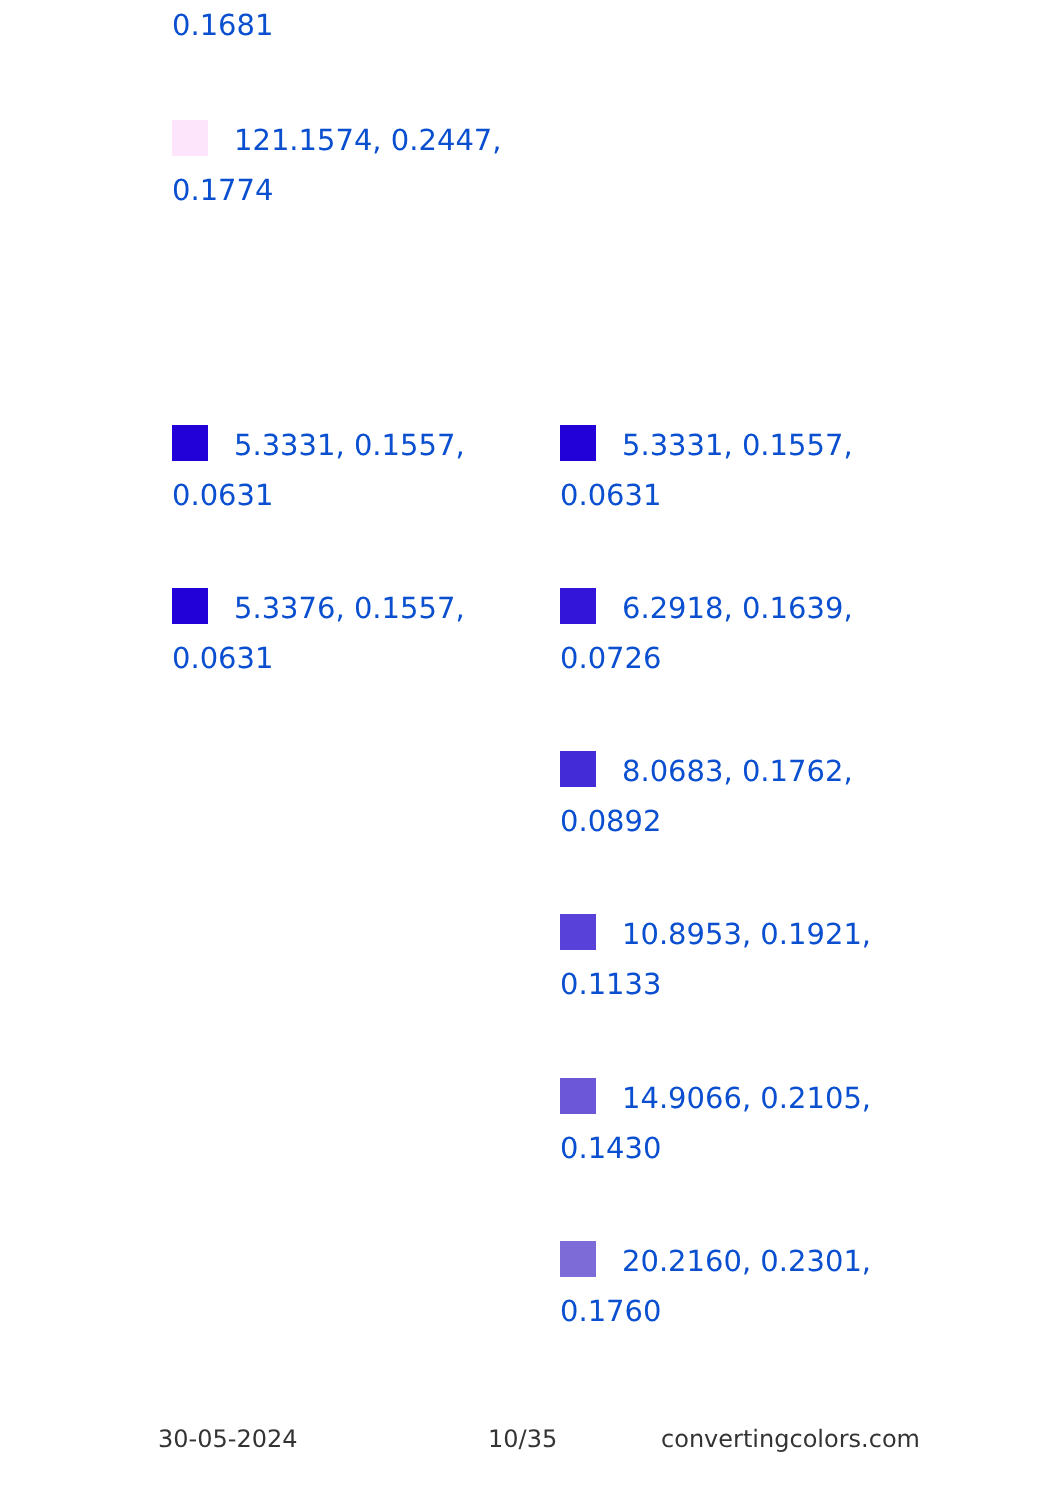0.1681
121.1574, 0.2447, 0.1774
5.3331, 0.1557, 0.0631
5.3376, 0.1557, 0.0631
5.3331, 0.1557, 0.0631
6.2918, 0.1639, 0.0726
8.0683, 0.1762, 0.0892
10.8953, 0.1921, 0.1133
14.9066, 0.2105, 0.1430
20.2160, 0.2301, 0.1760
30-05-2024 10/35 convertingcolors.com